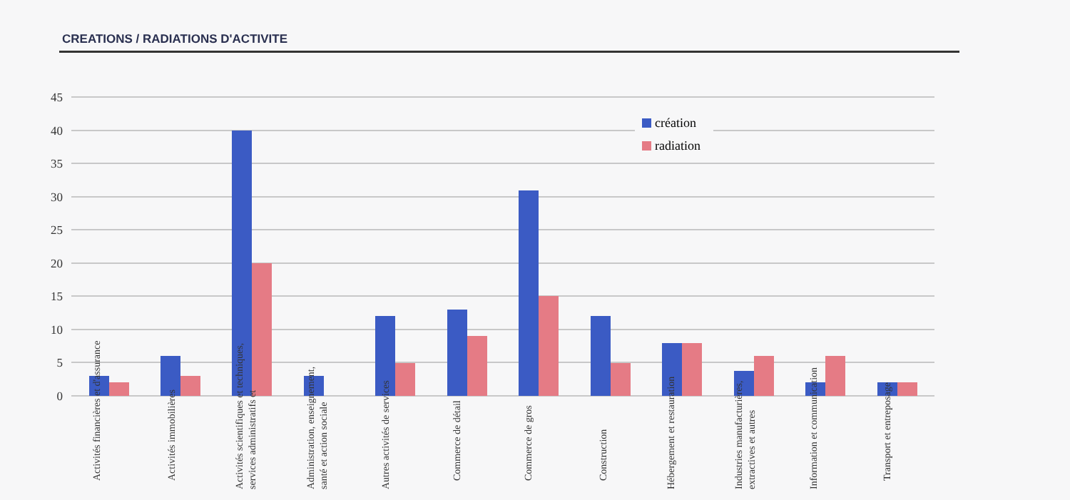CREATIONS / RADIATIONS D'ACTIVITE
45
40
35
30
25
20
15
10
5
0
création
radiation
Activités financières et d'assurance
Activités immobilières
Activités scientifiques et techniques,
services administratifs et
Administration, enseignement,
santé et action sociale
Autres activités de services
Commerce de détail
Commerce de gros
Construction
Hébergement et restauration
Industries manufacturières,
extractives et autres
Information et communication
Transport et entreposage